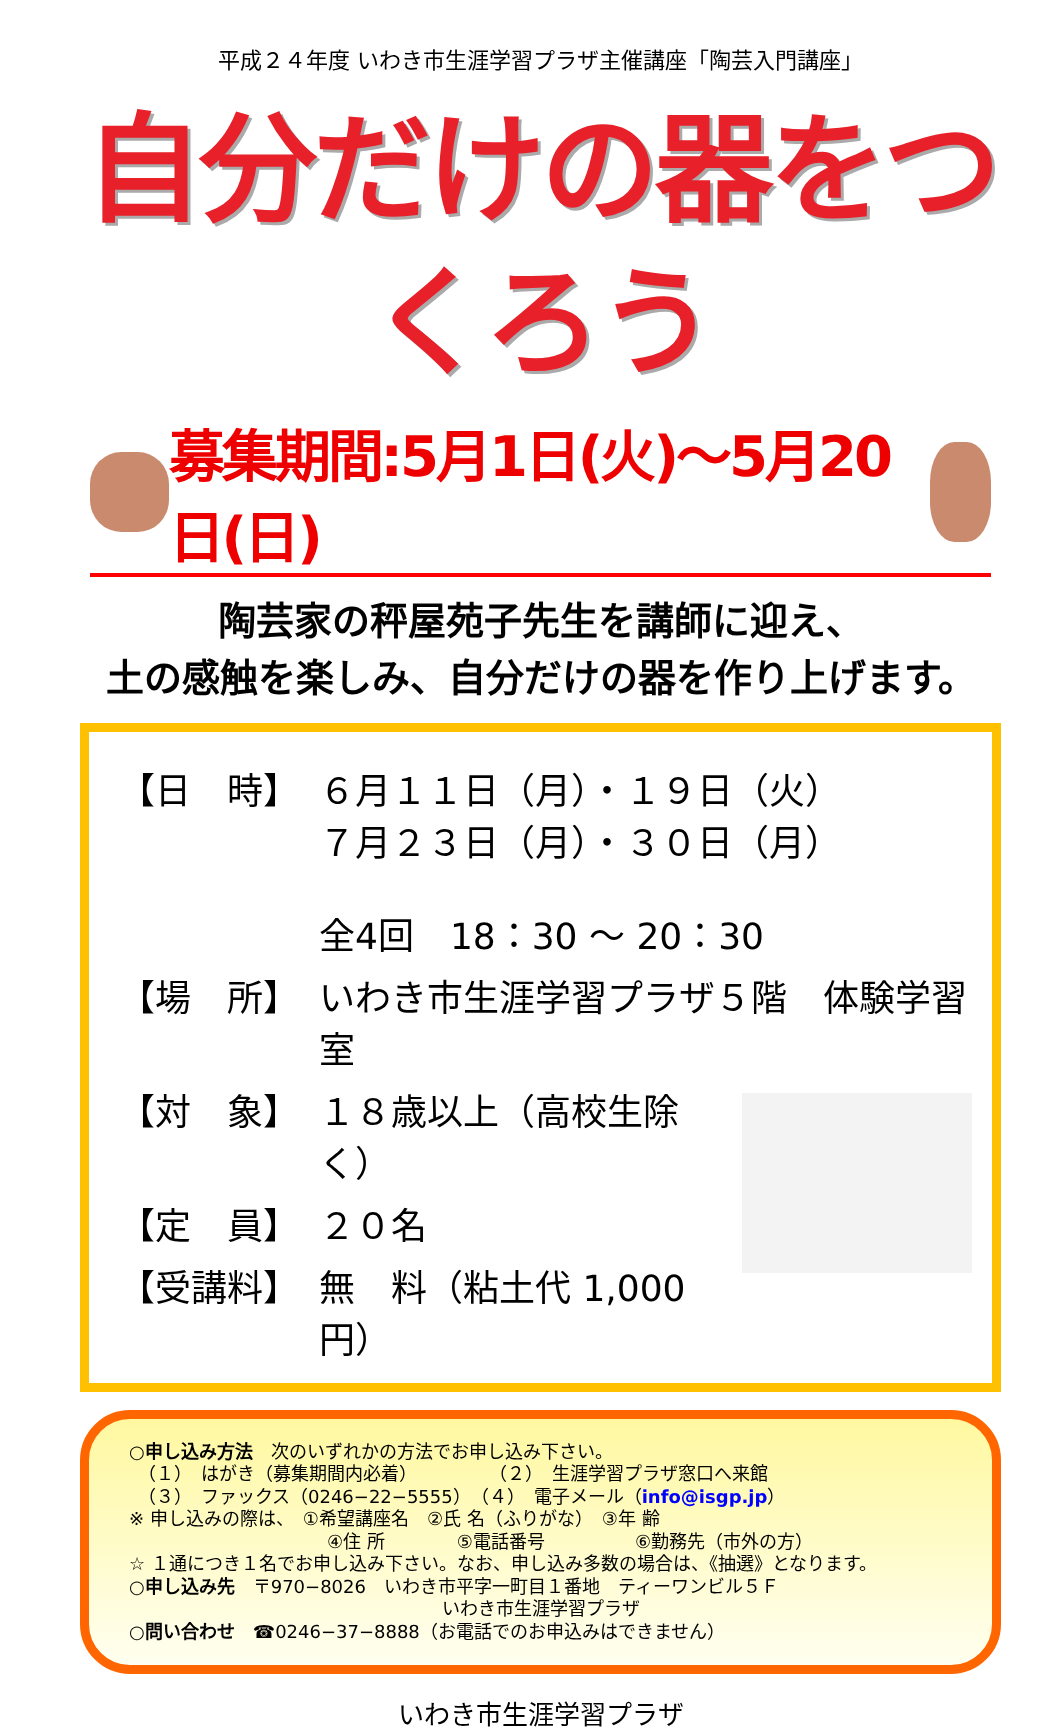平成２４年度 いわき市生涯学習プラザ主催講座「陶芸入門講座」
自分だけの器をつくろう
募集期間:5月1日(火)～5月20日(日)
陶芸家の秤屋苑子先生を講師に迎え、
土の感触を楽しみ、自分だけの器を作り上げます。
【日　時】 ６月１１日（月）・１９日（火）
７月２３日（月）・３０日（月）
全4回　18：30 ～ 20：30
【場　所】 いわき市生涯学習プラザ５階　体験学習室
【対　象】 １８歳以上（高校生除く）
【定　員】 ２０名
【受講料】 無　料（粘土代 1,000 円）
○申し込み方法　次のいずれかの方法でお申し込み下さい。
　（１）　はがき（募集期間内必着）　　　　　（２）　生涯学習プラザ窓口へ来館
　（３）　ファックス（0246−22−5555）　（４）　電子メール（info@isgp.jp）
※ 申し込みの際は、　①希望講座名　②氏 名（ふりがな）　③年 齢
　　　　　　　　　　　④住 所　　　　⑤電話番号　　　　　⑥勤務先（市外の方）
☆ １通につき１名でお申し込み下さい。なお、申し込み多数の場合は、《抽選》となります。
○申し込み先　〒970−8026　いわき市平字一町目１番地　ティーワンビル５Ｆ
いわき市生涯学習プラザ
○問い合わせ　☎0246−37−8888（お電話でのお申込みはできません）
いわき市生涯学習プラザ